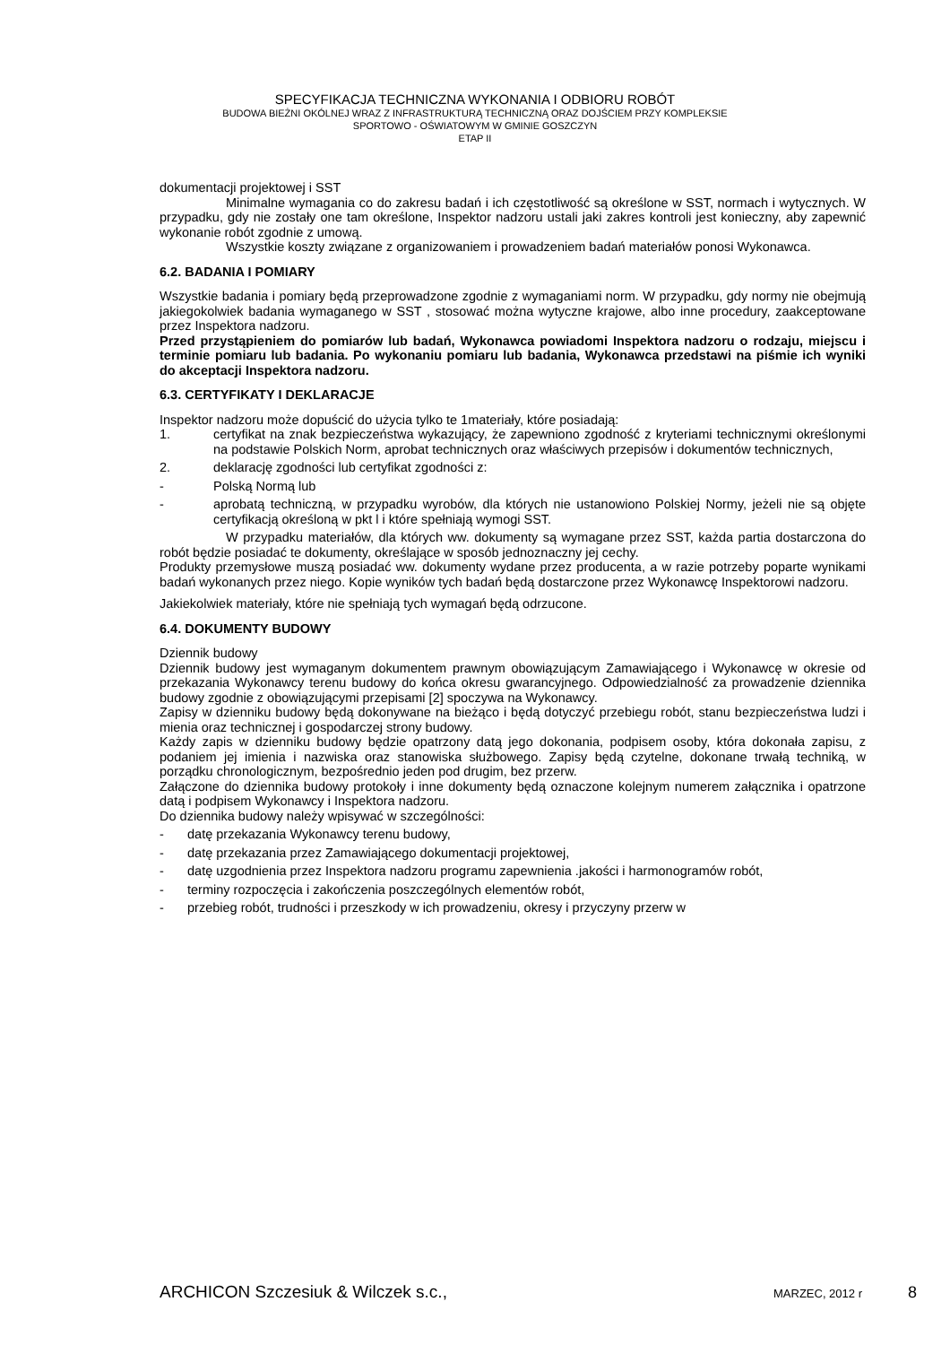SPECYFIKACJA TECHNICZNA WYKONANIA I ODBIORU ROBÓT
BUDOWA BIEŻNI OKÓLNEJ WRAZ Z INFRASTRUKTURĄ TECHNICZNĄ ORAZ DOJŚCIEM PRZY KOMPLEKSIE
SPORTOWO - OŚWIATOWYM W GMINIE GOSZCZYN
ETAP II
dokumentacji projektowej i SST
Minimalne wymagania co do zakresu badań i ich częstotliwość są określone w SST, normach i wytycznych. W przypadku, gdy nie zostały one tam określone, Inspektor nadzoru ustali jaki zakres kontroli jest konieczny, aby zapewnić wykonanie robót zgodnie z umową.
Wszystkie koszty związane z organizowaniem i prowadzeniem badań materiałów ponosi Wykonawca.
6.2. BADANIA I POMIARY
Wszystkie badania i pomiary będą przeprowadzone zgodnie z wymaganiami norm. W przypadku, gdy normy nie obejmują jakiegokolwiek badania wymaganego w SST , stosować można wytyczne krajowe, albo inne procedury, zaakceptowane przez Inspektora nadzoru.
Przed przystąpieniem do pomiarów lub badań, Wykonawca powiadomi Inspektora nadzoru o rodzaju, miejscu i terminie pomiaru lub badania. Po wykonaniu pomiaru lub badania, Wykonawca przedstawi na piśmie ich wyniki do akceptacji Inspektora nadzoru.
6.3. CERTYFIKATY I DEKLARACJE
Inspektor nadzoru może dopuścić do użycia tylko te 1materiały, które posiadają:
1. certyfikat na znak bezpieczeństwa wykazujący, że zapewniono zgodność z kryteriami technicznymi określonymi na podstawie Polskich Norm, aprobat technicznych oraz właściwych przepisów i dokumentów technicznych,
2. deklarację zgodności lub certyfikat zgodności z:
- Polską Normą lub
- aprobatą techniczną, w przypadku wyrobów, dla których nie ustanowiono Polskiej Normy, jeżeli nie są objęte certyfikacją określoną w pkt l i które spełniają wymogi SST.
W przypadku materiałów, dla których ww. dokumenty są wymagane przez SST, każda partia dostarczona do robót będzie posiadać te dokumenty, określające w sposób jednoznaczny jej cechy.
Produkty przemysłowe muszą posiadać ww. dokumenty wydane przez producenta, a w razie potrzeby poparte wynikami badań wykonanych przez niego. Kopie wyników tych badań będą dostarczone przez Wykonawcę Inspektorowi nadzoru.
Jakiekolwiek materiały, które nie spełniają tych wymagań będą odrzucone.
6.4. DOKUMENTY BUDOWY
Dziennik budowy
Dziennik budowy jest wymaganym dokumentem prawnym obowiązującym Zamawiającego i Wykonawcę w okresie od przekazania Wykonawcy terenu budowy do końca okresu gwarancyjnego. Odpowiedzialność za prowadzenie dziennika budowy zgodnie z obowiązującymi przepisami [2] spoczywa na Wykonawcy.
Zapisy w dzienniku budowy będą dokonywane na bieżąco i będą dotyczyć przebiegu robót, stanu bezpieczeństwa ludzi i mienia oraz technicznej i gospodarczej strony budowy.
Każdy zapis w dzienniku budowy będzie opatrzony datą jego dokonania, podpisem osoby, która dokonała zapisu, z podaniem jej imienia i nazwiska oraz stanowiska służbowego. Zapisy będą czytelne, dokonane trwałą techniką, w porządku chronologicznym, bezpośrednio jeden pod drugim, bez przerw.
Załączone do dziennika budowy protokoły i inne dokumenty będą oznaczone kolejnym numerem załącznika i opatrzone datą i podpisem Wykonawcy i Inspektora nadzoru.
Do dziennika budowy należy wpisywać w szczególności:
- datę przekazania Wykonawcy terenu budowy,
- datę przekazania przez Zamawiającego dokumentacji projektowej,
- datę uzgodnienia przez Inspektora nadzoru programu zapewnienia .jakości i harmonogramów robót,
- terminy rozpoczęcia i zakończenia poszczególnych elementów robót,
- przebieg robót, trudności i przeszkody w ich prowadzeniu, okresy i przyczyny przerw w
ARCHICON Szczesiuk & Wilczek s.c., MARZEC, 2012 r 8